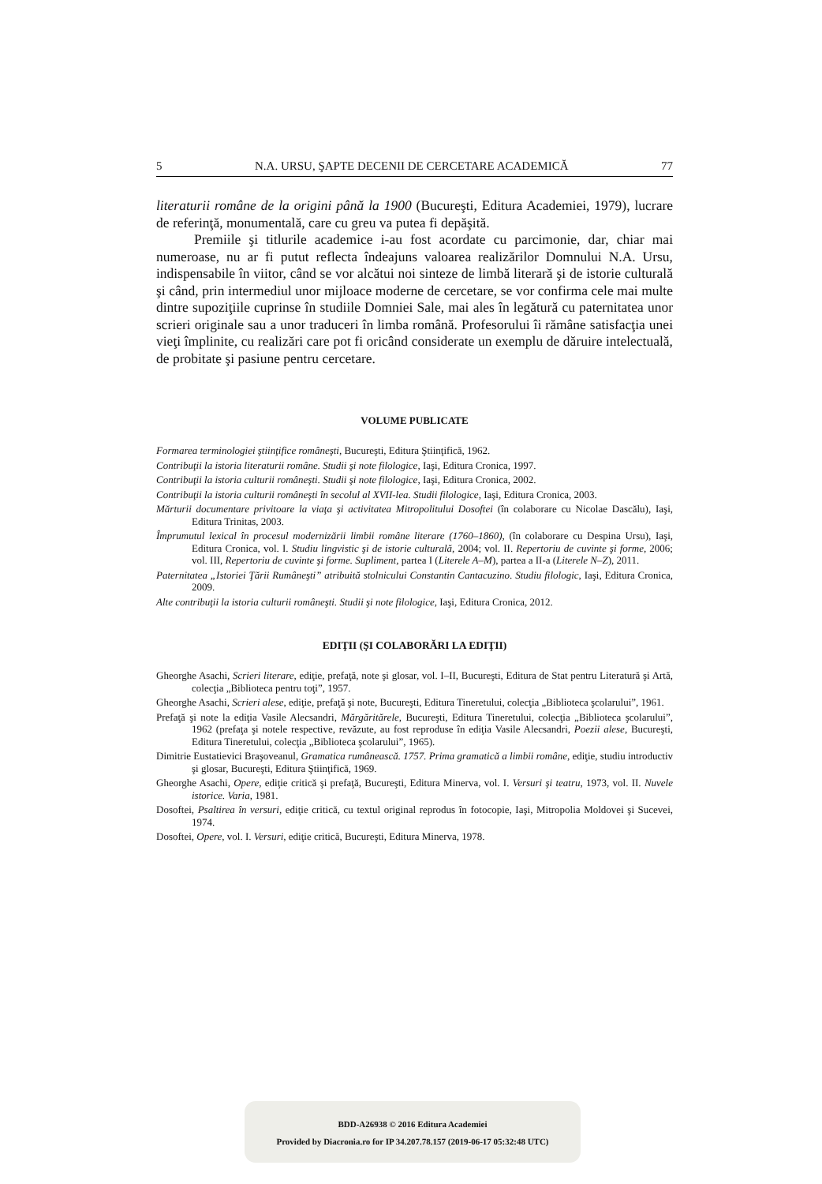5 N.A. URSU, ŞAPTE DECENII DE CERCETARE ACADEMICĂ 77
literaturii române de la origini până la 1900 (Bucureşti, Editura Academiei, 1979), lucrare de referinţă, monumentală, care cu greu va putea fi depăşită.
Premiile şi titlurile academice i-au fost acordate cu parcimonie, dar, chiar mai numeroase, nu ar fi putut reflecta îndeajuns valoarea realizărilor Domnului N.A. Ursu, indispensabile în viitor, când se vor alcătui noi sinteze de limbă literară şi de istorie culturală şi când, prin intermediul unor mijloace moderne de cercetare, se vor confirma cele mai multe dintre supoziţiile cuprinse în studiile Domniei Sale, mai ales în legătură cu paternitatea unor scrieri originale sau a unor traduceri în limba română. Profesorului îi rămâne satisfacţia unei vieţi împlinite, cu realizări care pot fi oricând considerate un exemplu de dăruire intelectuală, de probitate şi pasiune pentru cercetare.
VOLUME PUBLICATE
Formarea terminologiei ştiinţifice româneşti, Bucureşti, Editura Ştiinţifică, 1962.
Contribuţii la istoria literaturii române. Studii şi note filologice, Iaşi, Editura Cronica, 1997.
Contribuţii la istoria culturii româneşti. Studii şi note filologice, Iaşi, Editura Cronica, 2002.
Contribuţii la istoria culturii româneşti în secolul al XVII-lea. Studii filologice, Iaşi, Editura Cronica, 2003.
Mărturii documentare privitoare la viaţa şi activitatea Mitropolitului Dosoftei (în colaborare cu Nicolae Dascălu), Iaşi, Editura Trinitas, 2003.
Împrumutul lexical în procesul modernizării limbii române literare (1760–1860), (în colaborare cu Despina Ursu), Iaşi, Editura Cronica, vol. I. Studiu lingvistic şi de istorie culturală, 2004; vol. II. Repertoriu de cuvinte şi forme, 2006; vol. III, Repertoriu de cuvinte şi forme. Supliment, partea I (Literele A–M), partea a II-a (Literele N–Z), 2011.
Paternitatea „Istoriei Ţării Rumâneşti” atribuită stolnicului Constantin Cantacuzino. Studiu filologic, Iaşi, Editura Cronica, 2009.
Alte contribuţii la istoria culturii româneşti. Studii şi note filologice, Iaşi, Editura Cronica, 2012.
EDIŢII (ŞI COLABORĂRI LA EDIŢII)
Gheorghe Asachi, Scrieri literare, ediţie, prefaţă, note şi glosar, vol. I–II, Bucureşti, Editura de Stat pentru Literatură şi Artă, colecţia „Biblioteca pentru toţi”, 1957.
Gheorghe Asachi, Scrieri alese, ediţie, prefaţă şi note, Bucureşti, Editura Tineretului, colecţia „Biblioteca şcolarului”, 1961.
Prefaţă şi note la ediţia Vasile Alecsandri, Mărgăritărele, Bucureşti, Editura Tineretului, colecţia „Biblioteca şcolarului”, 1962 (prefaţa şi notele respective, revăzute, au fost reproduse în ediţia Vasile Alecsandri, Poezii alese, Bucureşti, Editura Tineretului, colecţia „Biblioteca şcolarului”, 1965).
Dimitrie Eustatievici Braşoveanul, Gramatica rumânească. 1757. Prima gramatică a limbii române, ediţie, studiu introductiv şi glosar, Bucureşti, Editura Ştiinţifică, 1969.
Gheorghe Asachi, Opere, ediţie critică şi prefaţă, Bucureşti, Editura Minerva, vol. I. Versuri şi teatru, 1973, vol. II. Nuvele istorice. Varia, 1981.
Dosoftei, Psaltirea în versuri, ediţie critică, cu textul original reprodus în fotocopie, Iaşi, Mitropolia Moldovei şi Sucevei, 1974.
Dosoftei, Opere, vol. I. Versuri, ediţie critică, Bucureşti, Editura Minerva, 1978.
BDD-A26938 © 2016 Editura Academiei
Provided by Diacronia.ro for IP 34.207.78.157 (2019-06-17 05:32:48 UTC)